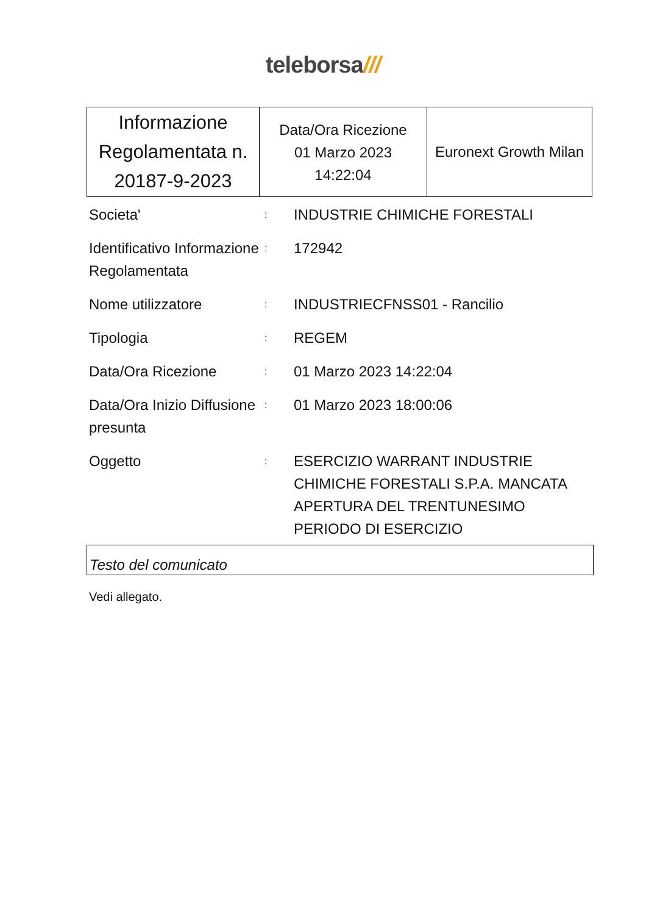teleborsa///
| Informazione Regolamentata n. 20187-9-2023 | Data/Ora Ricezione 01 Marzo 2023 14:22:04 | Euronext Growth Milan |
| Societa' | : | INDUSTRIE CHIMICHE FORESTALI |
| Identificativo Informazione Regolamentata | : | 172942 |
| Nome utilizzatore | : | INDUSTRIECFNSS01 - Rancilio |
| Tipologia | : | REGEM |
| Data/Ora Ricezione | : | 01 Marzo 2023 14:22:04 |
| Data/Ora Inizio Diffusione presunta | : | 01 Marzo 2023 18:00:06 |
| Oggetto | : | ESERCIZIO WARRANT INDUSTRIE CHIMICHE FORESTALI S.P.A. MANCATA APERTURA DEL TRENTUNESIMO PERIODO DI ESERCIZIO |
Testo del comunicato
Vedi allegato.